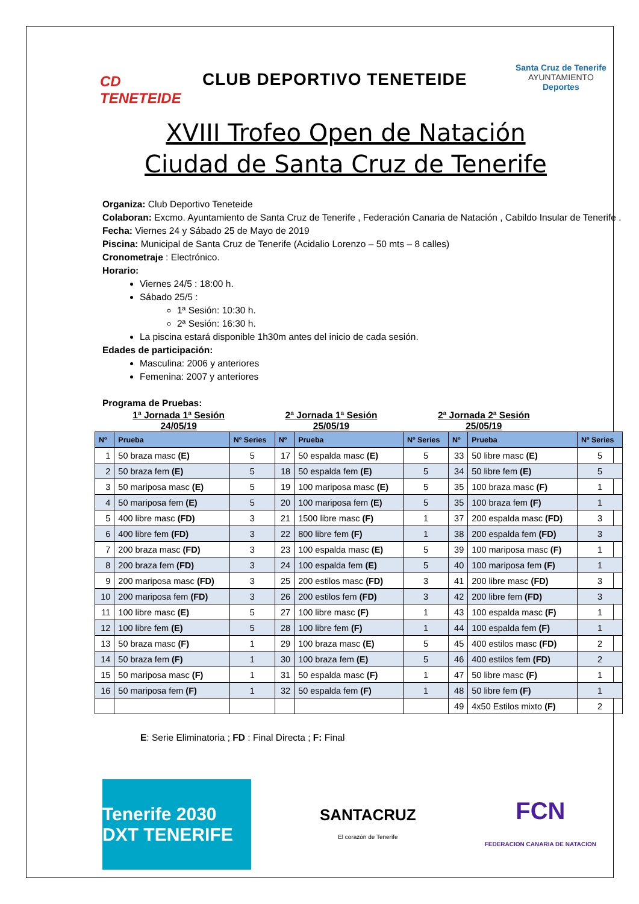CD TENETEIDE
CLUB DEPORTIVO TENETEIDE
Santa Cruz de Tenerife
AYUNTAMIENTO
Deportes
XVIII Trofeo Open de Natación
Ciudad de Santa Cruz de Tenerife
Organiza: Club Deportivo Teneteide
Colaboran: Excmo. Ayuntamiento de Santa Cruz de Tenerife , Federación Canaria de Natación , Cabildo Insular de Tenerife .
Fecha: Viernes 24 y Sábado 25 de Mayo de 2019
Piscina: Municipal de Santa Cruz de Tenerife (Acidalio Lorenzo – 50 mts – 8 calles)
Cronometraje : Electrónico.
Horario:
Viernes 24/5 : 18:00 h.
Sábado 25/5 :
1ª Sesión: 10:30 h.
2ª Sesión: 16:30 h.
La piscina estará disponible 1h30m antes del inicio de cada sesión.
Edades de participación:
Masculina: 2006 y anteriores
Femenina: 2007 y anteriores
Programa de Pruebas:
1ª Jornada 1ª Sesión
24/05/19
2ª Jornada 1ª Sesión
25/05/19
2ª Jornada 2ª Sesión
25/05/19
| Nº | Prueba | Nº Series | Nº | Prueba | Nº Series | Nº | Prueba | Nº Series |
| --- | --- | --- | --- | --- | --- | --- | --- | --- |
| 1 | 50 braza masc (E) | 5 | 17 | 50 espalda masc (E) | 5 | 33 | 50 libre masc (E) | 5 |
| 2 | 50 braza fem (E) | 5 | 18 | 50 espalda fem (E) | 5 | 34 | 50 libre fem (E) | 5 |
| 3 | 50 mariposa masc (E) | 5 | 19 | 100 mariposa masc (E) | 5 | 35 | 100 braza masc (F) | 1 |
| 4 | 50 mariposa fem (E) | 5 | 20 | 100 mariposa fem (E) | 5 | 35 | 100 braza fem (F) | 1 |
| 5 | 400 libre masc (FD) | 3 | 21 | 1500 libre masc (F) | 1 | 37 | 200 espalda masc (FD) | 3 |
| 6 | 400 libre fem (FD) | 3 | 22 | 800 libre fem (F) | 1 | 38 | 200 espalda fem (FD) | 3 |
| 7 | 200 braza masc (FD) | 3 | 23 | 100 espalda masc (E) | 5 | 39 | 100 mariposa masc (F) | 1 |
| 8 | 200 braza fem (FD) | 3 | 24 | 100 espalda fem (E) | 5 | 40 | 100 mariposa fem (F) | 1 |
| 9 | 200 mariposa masc (FD) | 3 | 25 | 200 estilos masc (FD) | 3 | 41 | 200 libre masc (FD) | 3 |
| 10 | 200 mariposa fem (FD) | 3 | 26 | 200 estilos fem (FD) | 3 | 42 | 200 libre fem (FD) | 3 |
| 11 | 100 libre masc (E) | 5 | 27 | 100 libre masc (F) | 1 | 43 | 100 espalda masc (F) | 1 |
| 12 | 100 libre fem (E) | 5 | 28 | 100 libre fem (F) | 1 | 44 | 100 espalda fem (F) | 1 |
| 13 | 50 braza masc (F) | 1 | 29 | 100 braza masc (E) | 5 | 45 | 400 estilos masc (FD) | 2 |
| 14 | 50 braza fem (F) | 1 | 30 | 100 braza fem (E) | 5 | 46 | 400 estilos fem (FD) | 2 |
| 15 | 50 mariposa masc (F) | 1 | 31 | 50 espalda masc (F) | 1 | 47 | 50 libre masc (F) | 1 |
| 16 | 50 mariposa fem (F) | 1 | 32 | 50 espalda fem (F) | 1 | 48 | 50 libre fem (F) | 1 |
| | | | | | | 49 | 4x50 Estilos mixto (F) | 2 |
E: Serie Eliminatoria ; FD : Final Directa ; F: Final
Tenerife 2030 DXT TENERIFE
SANTACRUZ
El corazón de Tenerife
FCN
FEDERACION CANARIA DE NATACION